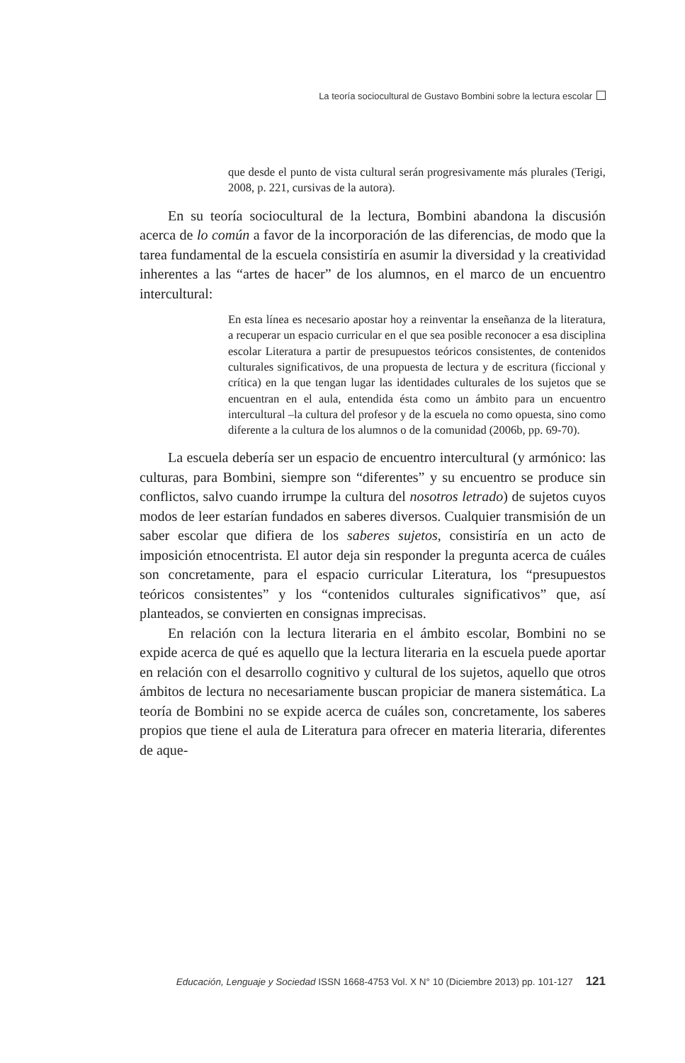La teoría sociocultural de Gustavo Bombini sobre la lectura escolar
que desde el punto de vista cultural serán progresivamente más plurales (Terigi, 2008, p. 221, cursivas de la autora).
En su teoría sociocultural de la lectura, Bombini abandona la discusión acerca de lo común a favor de la incorporación de las diferencias, de modo que la tarea fundamental de la escuela consistiría en asumir la diversidad y la creatividad inherentes a las “artes de hacer” de los alumnos, en el marco de un encuentro intercultural:
En esta línea es necesario apostar hoy a reinventar la enseñanza de la literatura, a recuperar un espacio curricular en el que sea posible reconocer a esa disciplina escolar Literatura a partir de presupuestos teóricos consistentes, de contenidos culturales significativos, de una propuesta de lectura y de escritura (ficcional y crítica) en la que tengan lugar las identidades culturales de los sujetos que se encuentran en el aula, entendida ésta como un ámbito para un encuentro intercultural –la cultura del profesor y de la escuela no como opuesta, sino como diferente a la cultura de los alumnos o de la comunidad (2006b, pp. 69-70).
La escuela debería ser un espacio de encuentro intercultural (y armónico: las culturas, para Bombini, siempre son “diferentes” y su encuentro se produce sin conflictos, salvo cuando irrumpe la cultura del nosotros letrado) de sujetos cuyos modos de leer estarían fundados en saberes diversos. Cualquier transmisión de un saber escolar que difiera de los saberes sujetos, consistiría en un acto de imposición etnocentrista. El autor deja sin responder la pregunta acerca de cuáles son concretamente, para el espacio curricular Literatura, los “presupuestos teóricos consistentes” y los “contenidos culturales significativos” que, así planteados, se convierten en consignas imprecisas.
En relación con la lectura literaria en el ámbito escolar, Bombini no se expide acerca de qué es aquello que la lectura literaria en la escuela puede aportar en relación con el desarrollo cognitivo y cultural de los sujetos, aquello que otros ámbitos de lectura no necesariamente buscan propiciar de manera sistemática. La teoría de Bombini no se expide acerca de cuáles son, concretamente, los saberes propios que tiene el aula de Literatura para ofrecer en materia literaria, diferentes de aque-
Educación, Lenguaje y Sociedad ISSN 1668-4753 Vol. X N° 10 (Diciembre 2013) pp. 101-127 121